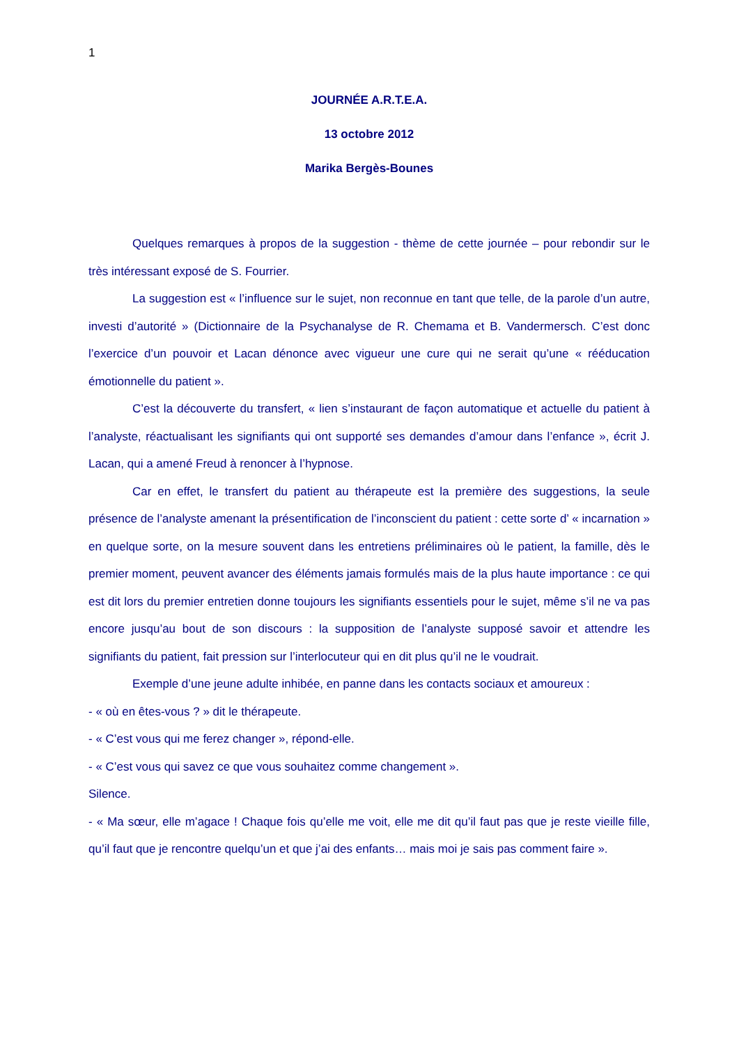1
JOURNÉE A.R.T.E.A.
13 octobre 2012
Marika Bergès-Bounes
Quelques remarques à propos de la suggestion - thème de cette journée – pour rebondir sur le très intéressant exposé de S. Fourrier.
La suggestion est « l’influence sur le sujet, non reconnue en tant que telle, de la parole d’un autre, investi d’autorité » (Dictionnaire de la Psychanalyse de R. Chemama et B. Vandermersch. C’est donc l’exercice d’un pouvoir et Lacan dénonce avec vigueur une cure qui ne serait qu’une « rééducation émotionnelle du patient ».
C’est la découverte du transfert, « lien s’instaurant de façon automatique et actuelle du patient à l’analyste, réactualisant les signifiants qui ont supporté ses demandes d’amour dans l’enfance », écrit J. Lacan, qui a amené Freud à renoncer à l’hypnose.
Car en effet, le transfert du patient au thérapeute est la première des suggestions, la seule présence de l’analyste amenant la présentification de l’inconscient du patient : cette sorte d’ « incarnation » en quelque sorte, on la mesure souvent dans les entretiens préliminaires où le patient, la famille, dès le premier moment, peuvent avancer des éléments jamais formulés mais de la plus haute importance : ce qui est dit lors du premier entretien donne toujours les signifiants essentiels pour le sujet, même s’il ne va pas encore jusqu’au bout de son discours : la supposition de l’analyste supposé savoir et attendre les signifiants du patient, fait pression sur l’interlocuteur qui en dit plus qu’il ne le voudrait.
Exemple d’une jeune adulte inhibée, en panne dans les contacts sociaux et amoureux :
- « où en êtes-vous ? » dit le thérapeute.
- « C’est vous qui me ferez changer », répond-elle.
- « C’est vous qui savez ce que vous souhaitez comme changement ».
Silence.
- « Ma sœur, elle m’agace ! Chaque fois qu’elle me voit, elle me dit qu’il faut pas que je reste vieille fille, qu’il faut que je rencontre quelqu’un et que j’ai des enfants… mais moi je sais pas comment faire ».